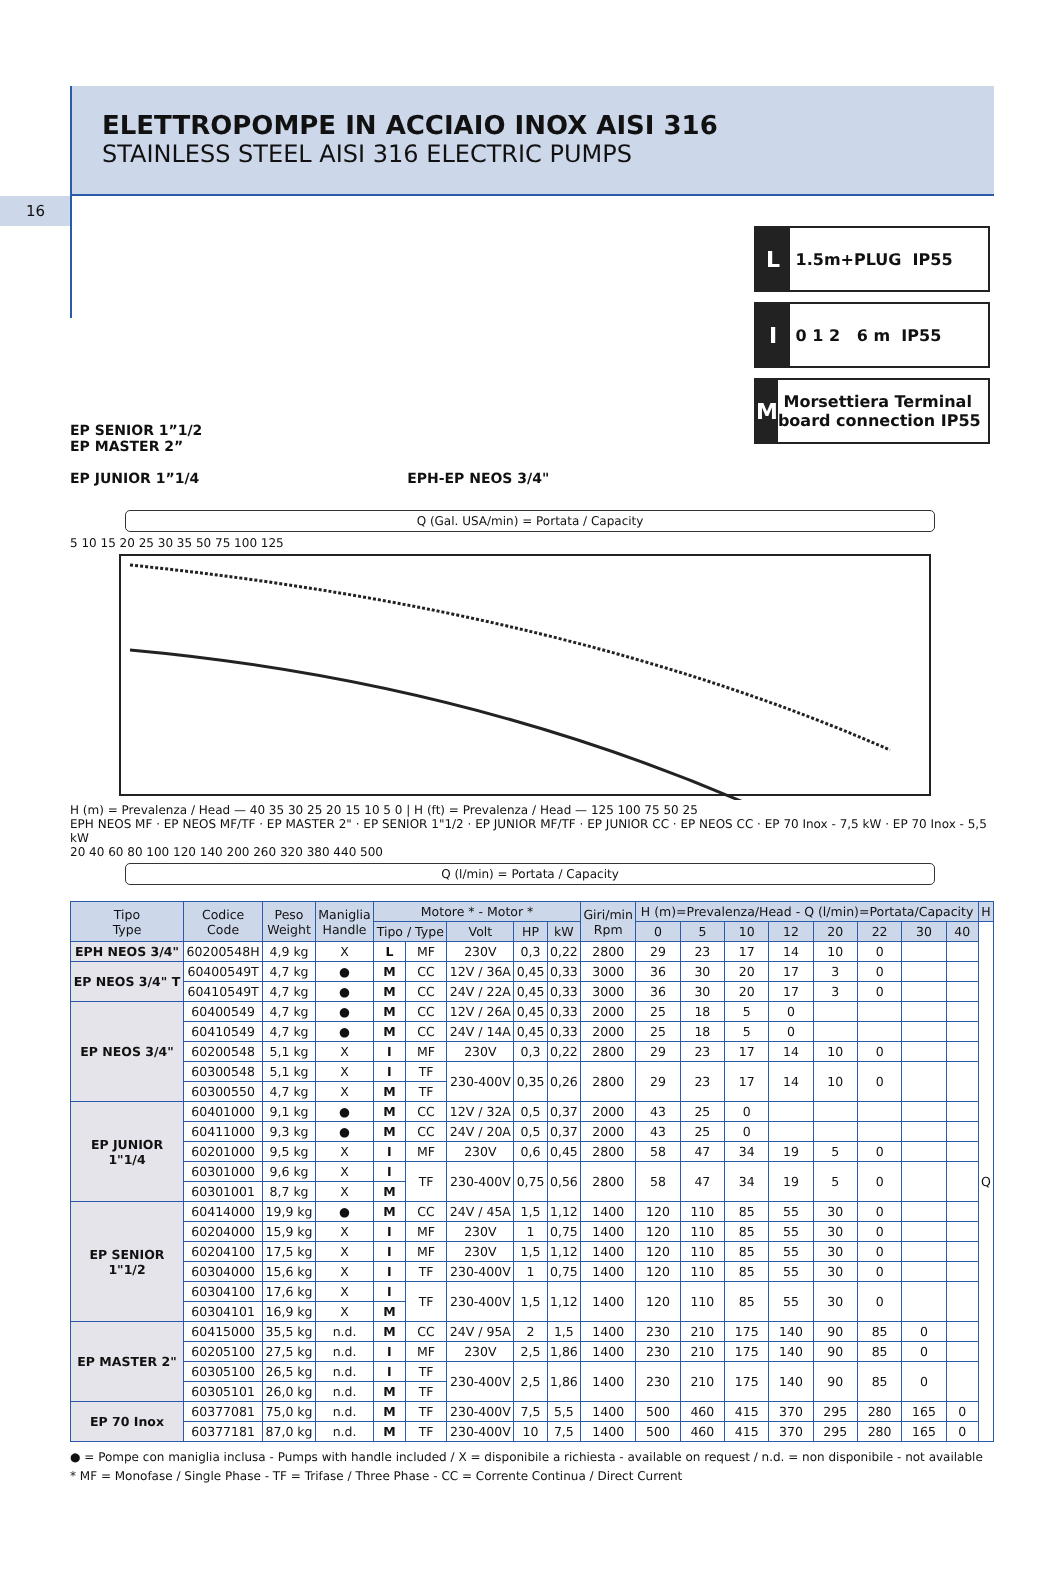ELETTROPOMPE IN ACCIAIO INOX AISI 316
STAINLESS STEEL AISI 316 ELECTRIC PUMPS
16
EP SENIOR 1”1/2
EP MASTER 2”
EP JUNIOR 1”1/4
EPH-EP NEOS 3/4"
L 1.5m+PLUG IP55
I 0 1 2 6 m IP55
M Morsettiera Terminal board connection IP55
Q (Gal. USA/min) = Portata / Capacity
5 10 15 20 25 30 35 50 75 100 125
H (m) = Prevalenza / Head — 40 35 30 25 20 15 10 5 0 | H (ft) = Prevalenza / Head — 125 100 75 50 25
EPH NEOS MF · EP NEOS MF/TF · EP MASTER 2" · EP SENIOR 1"1/2 · EP JUNIOR MF/TF · EP JUNIOR CC · EP NEOS CC · EP 70 Inox - 7,5 kW · EP 70 Inox - 5,5 kW
20 40 60 80 100 120 140 200 260 320 380 440 500
Q (l/min) = Portata / Capacity
| Tipo Type | Codice Code | Peso Weight | Maniglia Handle | Motore * - Motor * | | | | | Giri/min Rpm | H (m)=Prevalenza/Head - Q (l/min)=Portata/Capacity | | | | | | | | H |
| --- | --- | --- | --- | --- | --- | --- | --- | --- | --- | --- | --- | --- | --- | --- | --- | --- | --- | --- |
| | | | | Tipo / Type | | Volt | HP | kW | | 0 | 5 | 10 | 12 | 20 | 22 | 30 | 40 | Q |
| EPH NEOS 3/4" | 60200548H | 4,9 kg | X | L | MF | 230V | 0,3 | 0,22 | 2800 | 29 | 23 | 17 | 14 | 10 | 0 | | | |
| EP NEOS 3/4" T | 60400549T | 4,7 kg | ● | M | CC | 12V / 36A | 0,45 | 0,33 | 3000 | 36 | 30 | 20 | 17 | 3 | 0 | | | |
| | 60410549T | 4,7 kg | ● | M | CC | 24V / 22A | 0,45 | 0,33 | 3000 | 36 | 30 | 20 | 17 | 3 | 0 | | | |
| EP NEOS 3/4" | 60400549 | 4,7 kg | ● | M | CC | 12V / 26A | 0,45 | 0,33 | 2000 | 25 | 18 | 5 | 0 | | | | | |
| | 60410549 | 4,7 kg | ● | M | CC | 24V / 14A | 0,45 | 0,33 | 2000 | 25 | 18 | 5 | 0 | | | | | |
| | 60200548 | 5,1 kg | X | I | MF | 230V | 0,3 | 0,22 | 2800 | 29 | 23 | 17 | 14 | 10 | 0 | | | |
| | 60300548 | 5,1 kg | X | I | TF | 230-400V | 0,35 | 0,26 | 2800 | 29 | 23 | 17 | 14 | 10 | 0 | | | |
| | 60300550 | 4,7 kg | X | M | TF | | | | | | | | | | | | | |
| EP JUNIOR 1"1/4 | 60401000 | 9,1 kg | ● | M | CC | 12V / 32A | 0,5 | 0,37 | 2000 | 43 | 25 | 0 | | | | | | |
| | 60411000 | 9,3 kg | ● | M | CC | 24V / 20A | 0,5 | 0,37 | 2000 | 43 | 25 | 0 | | | | | | |
| | 60201000 | 9,5 kg | X | I | MF | 230V | 0,6 | 0,45 | 2800 | 58 | 47 | 34 | 19 | 5 | 0 | | | |
| | 60301000 | 9,6 kg | X | I | TF | 230-400V | 0,75 | 0,56 | 2800 | 58 | 47 | 34 | 19 | 5 | 0 | | | |
| | 60301001 | 8,7 kg | X | M | | | | | | | | | | | | | | |
| EP SENIOR 1"1/2 | 60414000 | 19,9 kg | ● | M | CC | 24V / 45A | 1,5 | 1,12 | 1400 | 120 | 110 | 85 | 55 | 30 | 0 | | | |
| | 60204000 | 15,9 kg | X | I | MF | 230V | 1 | 0,75 | 1400 | 120 | 110 | 85 | 55 | 30 | 0 | | | |
| | 60204100 | 17,5 kg | X | I | MF | 230V | 1,5 | 1,12 | 1400 | 120 | 110 | 85 | 55 | 30 | 0 | | | |
| | 60304000 | 15,6 kg | X | I | TF | 230-400V | 1 | 0,75 | 1400 | 120 | 110 | 85 | 55 | 30 | 0 | | | |
| | 60304100 | 17,6 kg | X | I | TF | 230-400V | 1,5 | 1,12 | 1400 | 120 | 110 | 85 | 55 | 30 | 0 | | | |
| | 60304101 | 16,9 kg | X | M | | | | | | | | | | | | | | |
| EP MASTER 2" | 60415000 | 35,5 kg | n.d. | M | CC | 24V / 95A | 2 | 1,5 | 1400 | 230 | 210 | 175 | 140 | 90 | 85 | 0 | | |
| | 60205100 | 27,5 kg | n.d. | I | MF | 230V | 2,5 | 1,86 | 1400 | 230 | 210 | 175 | 140 | 90 | 85 | 0 | | |
| | 60305100 | 26,5 kg | n.d. | I | TF | 230-400V | 2,5 | 1,86 | 1400 | 230 | 210 | 175 | 140 | 90 | 85 | 0 | | |
| | 60305101 | 26,0 kg | n.d. | M | TF | | | | | | | | | | | | | |
| EP 70 Inox | 60377081 | 75,0 kg | n.d. | M | TF | 230-400V | 7,5 | 5,5 | 1400 | 500 | 460 | 415 | 370 | 295 | 280 | 165 | 0 | |
| | 60377181 | 87,0 kg | n.d. | M | TF | 230-400V | 10 | 7,5 | 1400 | 500 | 460 | 415 | 370 | 295 | 280 | 165 | 0 | |
● = Pompe con maniglia inclusa - Pumps with handle included / X = disponibile a richiesta - available on request / n.d. = non disponibile - not available
* MF = Monofase / Single Phase - TF = Trifase / Three Phase - CC = Corrente Continua / Direct Current